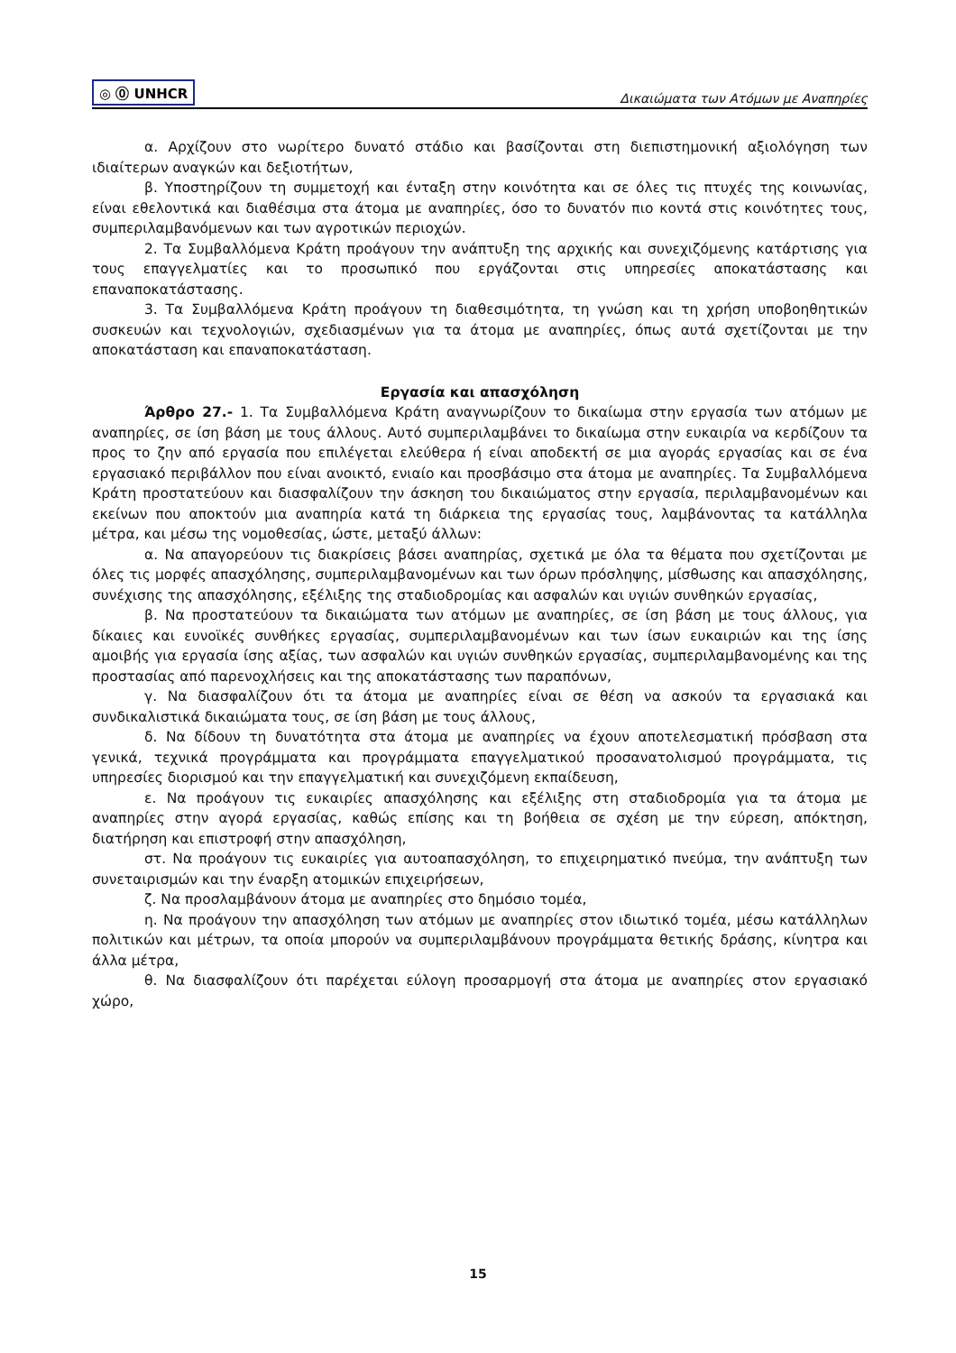◎ ⓪ UNHCR
Δικαιώματα των Ατόμων με Αναπηρίες
α. Αρχίζουν στο νωρίτερο δυνατό στάδιο και βασίζονται στη διεπιστημονική αξιολόγηση των ιδιαίτερων αναγκών και δεξιοτήτων,
β. Υποστηρίζουν τη συμμετοχή και ένταξη στην κοινότητα και σε όλες τις πτυχές της κοινωνίας, είναι εθελοντικά και διαθέσιμα στα άτομα με αναπηρίες, όσο το δυνατόν πιο κοντά στις κοινότητες τους, συμπεριλαμβανόμενων και των αγροτικών περιοχών.
2. Τα Συμβαλλόμενα Κράτη προάγουν την ανάπτυξη της αρχικής και συνεχιζόμενης κατάρτισης για τους επαγγελματίες και το προσωπικό που εργάζονται στις υπηρεσίες αποκατάστασης και επαναποκατάστασης.
3. Τα Συμβαλλόμενα Κράτη προάγουν τη διαθεσιμότητα, τη γνώση και τη χρήση υποβοηθητικών συσκευών και τεχνολογιών, σχεδιασμένων για τα άτομα με αναπηρίες, όπως αυτά σχετίζονται με την αποκατάσταση και επαναποκατάσταση.
Εργασία και απασχόληση
Άρθρο 27.- 1. Τα Συμβαλλόμενα Κράτη αναγνωρίζουν το δικαίωμα στην εργασία των ατόμων με αναπηρίες, σε ίση βάση με τους άλλους. Αυτό συμπεριλαμβάνει το δικαίωμα στην ευκαιρία να κερδίζουν τα προς το ζην από εργασία που επιλέγεται ελεύθερα ή είναι αποδεκτή σε μια αγοράς εργασίας και σε ένα εργασιακό περιβάλλον που είναι ανοικτό, ενιαίο και προσβάσιμο στα άτομα με αναπηρίες. Τα Συμβαλλόμενα Κράτη προστατεύουν και διασφαλίζουν την άσκηση του δικαιώματος στην εργασία, περιλαμβανομένων και εκείνων που αποκτούν μια αναπηρία κατά τη διάρκεια της εργασίας τους, λαμβάνοντας τα κατάλληλα μέτρα, και μέσω της νομοθεσίας, ώστε, μεταξύ άλλων:
α. Να απαγορεύουν τις διακρίσεις βάσει αναπηρίας, σχετικά με όλα τα θέματα που σχετίζονται με όλες τις μορφές απασχόλησης, συμπεριλαμβανομένων και των όρων πρόσληψης, μίσθωσης και απασχόλησης, συνέχισης της απασχόλησης, εξέλιξης της σταδιοδρομίας και ασφαλών και υγιών συνθηκών εργασίας,
β. Να προστατεύουν τα δικαιώματα των ατόμων με αναπηρίες, σε ίση βάση με τους άλλους, για δίκαιες και ευνοϊκές συνθήκες εργασίας, συμπεριλαμβανομένων και των ίσων ευκαιριών και της ίσης αμοιβής για εργασία ίσης αξίας, των ασφαλών και υγιών συνθηκών εργασίας, συμπεριλαμβανομένης και της προστασίας από παρενοχλήσεις και της αποκατάστασης των παραπόνων,
γ. Να διασφαλίζουν ότι τα άτομα με αναπηρίες είναι σε θέση να ασκούν τα εργασιακά και συνδικαλιστικά δικαιώματα τους, σε ίση βάση με τους άλλους,
δ. Να δίδουν τη δυνατότητα στα άτομα με αναπηρίες να έχουν αποτελεσματική πρόσβαση στα γενικά, τεχνικά προγράμματα και προγράμματα επαγγελματικού προσανατολισμού προγράμματα, τις υπηρεσίες διορισμού και την επαγγελματική και συνεχιζόμενη εκπαίδευση,
ε. Να προάγουν τις ευκαιρίες απασχόλησης και εξέλιξης στη σταδιοδρομία για τα άτομα με αναπηρίες στην αγορά εργασίας, καθώς επίσης και τη βοήθεια σε σχέση με την εύρεση, απόκτηση, διατήρηση και επιστροφή στην απασχόληση,
στ. Να προάγουν τις ευκαιρίες για αυτοαπασχόληση, το επιχειρηματικό πνεύμα, την ανάπτυξη των συνεταιρισμών και την έναρξη ατομικών επιχειρήσεων,
ζ. Να προσλαμβάνουν άτομα με αναπηρίες στο δημόσιο τομέα,
η. Να προάγουν την απασχόληση των ατόμων με αναπηρίες στον ιδιωτικό τομέα, μέσω κατάλληλων πολιτικών και μέτρων, τα οποία μπορούν να συμπεριλαμβάνουν προγράμματα θετικής δράσης, κίνητρα και άλλα μέτρα,
θ. Να διασφαλίζουν ότι παρέχεται εύλογη προσαρμογή στα άτομα με αναπηρίες στον εργασιακό χώρο,
15